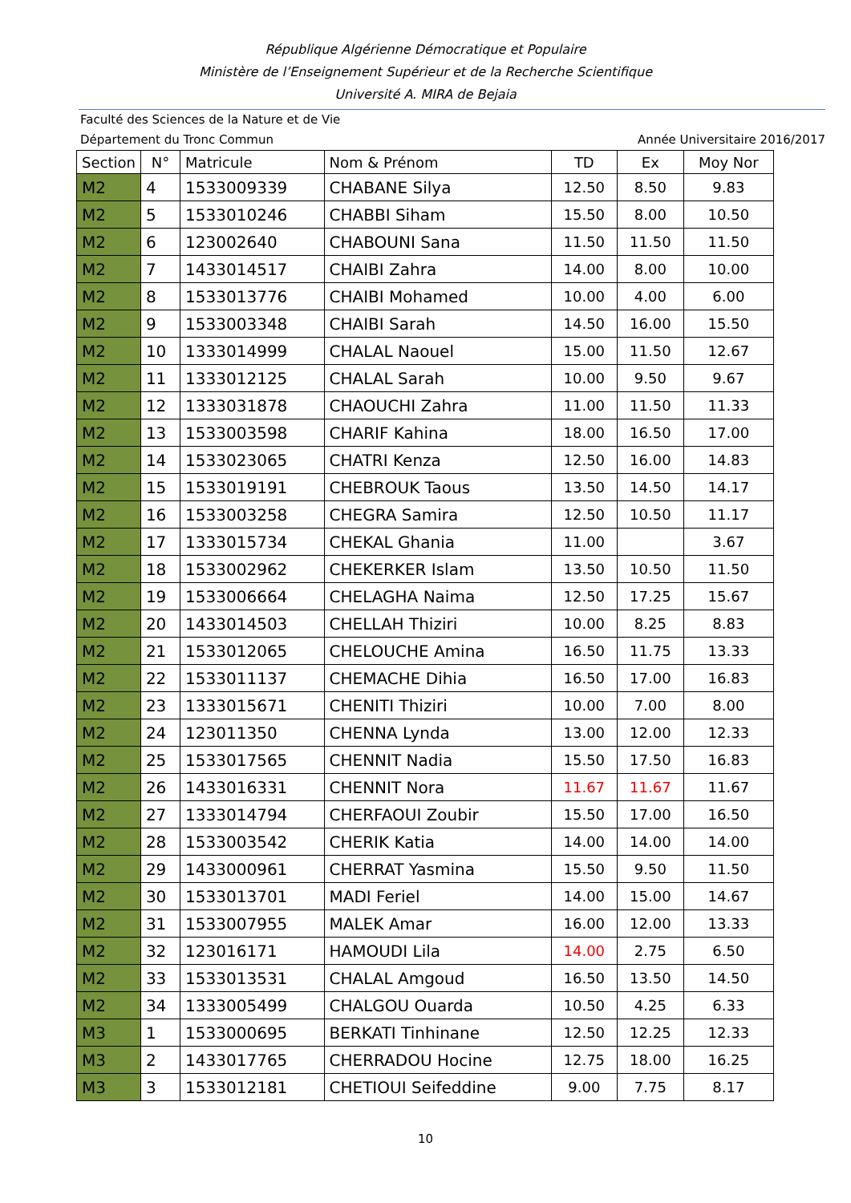République Algérienne Démocratique et Populaire
Ministère de l’Enseignement Supérieur et de la Recherche Scientifique
Université A. MIRA de Bejaia
Faculté des Sciences de la Nature et de Vie
Département du Tronc Commun Année Universitaire 2016/2017
| Section | N° | Matricule | Nom & Prénom | TD | Ex | Moy Nor |
| --- | --- | --- | --- | --- | --- | --- |
| M2 | 4 | 1533009339 | CHABANE Silya | 12.50 | 8.50 | 9.83 |
| M2 | 5 | 1533010246 | CHABBI Siham | 15.50 | 8.00 | 10.50 |
| M2 | 6 | 123002640 | CHABOUNI Sana | 11.50 | 11.50 | 11.50 |
| M2 | 7 | 1433014517 | CHAIBI Zahra | 14.00 | 8.00 | 10.00 |
| M2 | 8 | 1533013776 | CHAIBI Mohamed | 10.00 | 4.00 | 6.00 |
| M2 | 9 | 1533003348 | CHAIBI Sarah | 14.50 | 16.00 | 15.50 |
| M2 | 10 | 1333014999 | CHALAL Naouel | 15.00 | 11.50 | 12.67 |
| M2 | 11 | 1333012125 | CHALAL Sarah | 10.00 | 9.50 | 9.67 |
| M2 | 12 | 1333031878 | CHAOUCHI Zahra | 11.00 | 11.50 | 11.33 |
| M2 | 13 | 1533003598 | CHARIF Kahina | 18.00 | 16.50 | 17.00 |
| M2 | 14 | 1533023065 | CHATRI Kenza | 12.50 | 16.00 | 14.83 |
| M2 | 15 | 1533019191 | CHEBROUK Taous | 13.50 | 14.50 | 14.17 |
| M2 | 16 | 1533003258 | CHEGRA Samira | 12.50 | 10.50 | 11.17 |
| M2 | 17 | 1333015734 | CHEKAL Ghania | 11.00 | | 3.67 |
| M2 | 18 | 1533002962 | CHEKERKER Islam | 13.50 | 10.50 | 11.50 |
| M2 | 19 | 1533006664 | CHELAGHA Naima | 12.50 | 17.25 | 15.67 |
| M2 | 20 | 1433014503 | CHELLAH Thiziri | 10.00 | 8.25 | 8.83 |
| M2 | 21 | 1533012065 | CHELOUCHE Amina | 16.50 | 11.75 | 13.33 |
| M2 | 22 | 1533011137 | CHEMACHE Dihia | 16.50 | 17.00 | 16.83 |
| M2 | 23 | 1333015671 | CHENITI Thiziri | 10.00 | 7.00 | 8.00 |
| M2 | 24 | 123011350 | CHENNA Lynda | 13.00 | 12.00 | 12.33 |
| M2 | 25 | 1533017565 | CHENNIT Nadia | 15.50 | 17.50 | 16.83 |
| M2 | 26 | 1433016331 | CHENNIT Nora | 11.67 | 11.67 | 11.67 |
| M2 | 27 | 1333014794 | CHERFAOUI Zoubir | 15.50 | 17.00 | 16.50 |
| M2 | 28 | 1533003542 | CHERIK Katia | 14.00 | 14.00 | 14.00 |
| M2 | 29 | 1433000961 | CHERRAT Yasmina | 15.50 | 9.50 | 11.50 |
| M2 | 30 | 1533013701 | MADI Feriel | 14.00 | 15.00 | 14.67 |
| M2 | 31 | 1533007955 | MALEK Amar | 16.00 | 12.00 | 13.33 |
| M2 | 32 | 123016171 | HAMOUDI Lila | 14.00 | 2.75 | 6.50 |
| M2 | 33 | 1533013531 | CHALAL Amgoud | 16.50 | 13.50 | 14.50 |
| M2 | 34 | 1333005499 | CHALGOU Ouarda | 10.50 | 4.25 | 6.33 |
| M3 | 1 | 1533000695 | BERKATI Tinhinane | 12.50 | 12.25 | 12.33 |
| M3 | 2 | 1433017765 | CHERRADOU Hocine | 12.75 | 18.00 | 16.25 |
| M3 | 3 | 1533012181 | CHETIOUI Seifeddine | 9.00 | 7.75 | 8.17 |
10